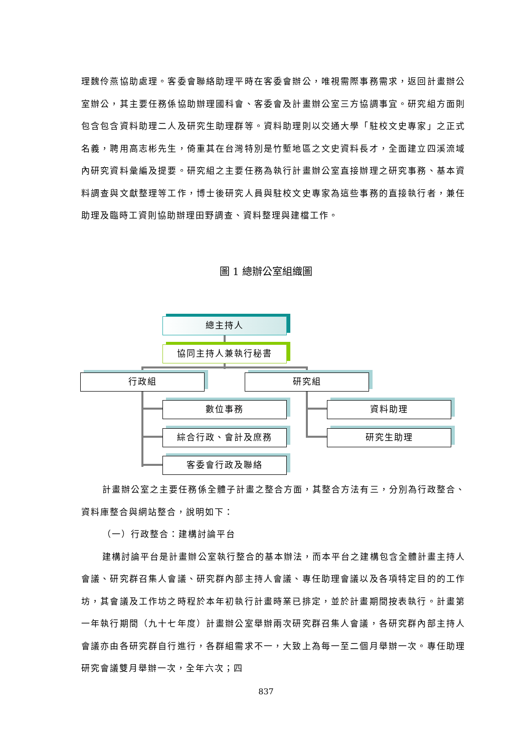理魏伶燕協助處理。客委會聯絡助理平時在客委會辦公，唯視需際事務需求，返回計畫辦公室辦公，其主要任務係協助辦理國科會、客委會及計畫辦公室三方協調事宜。研究組方面則包含包含資料助理二人及研究生助理群等。資料助理則以交通大學「駐校文史專家」之正式名義，聘用高志彬先生，倚重其在台灣特別是竹塹地區之文史資料長才，全面建立四溪流域內研究資料彙編及提要。研究組之主要任務為執行計畫辦公室直接辦理之研究事務、基本資料調查與文獻整理等工作，博士後研究人員與駐校文史專家為這些事務的直接執行者，兼任助理及臨時工資則協助辦理田野調查、資料整理與建檔工作。
圖 1 總辦公室組織圖
總主持人
協同主持人兼執行秘書
行政組 研究組
數位事務
綜合行政、會計及庶務
客委會行政及聯絡
資料助理
研究生助理
計畫辦公室之主要任務係全體子計畫之整合方面，其整合方法有三，分別為行政整合、資料庫整合與網站整合，說明如下：
（一）行政整合：建構討論平台
建構討論平台是計畫辦公室執行整合的基本辦法，而本平台之建構包含全體計畫主持人會議、研究群召集人會議、研究群內部主持人會議、專任助理會議以及各項特定目的的工作坊，其會議及工作坊之時程於本年初執行計畫時業已排定，並於計畫期間按表執行。計畫第一年執行期間（九十七年度）計畫辦公室舉辦兩次研究群召集人會議，各研究群內部主持人會議亦由各研究群自行進行，各群組需求不一，大致上為每一至二個月舉辦一次。專任助理研究會議雙月舉辦一次，全年六次；四
837